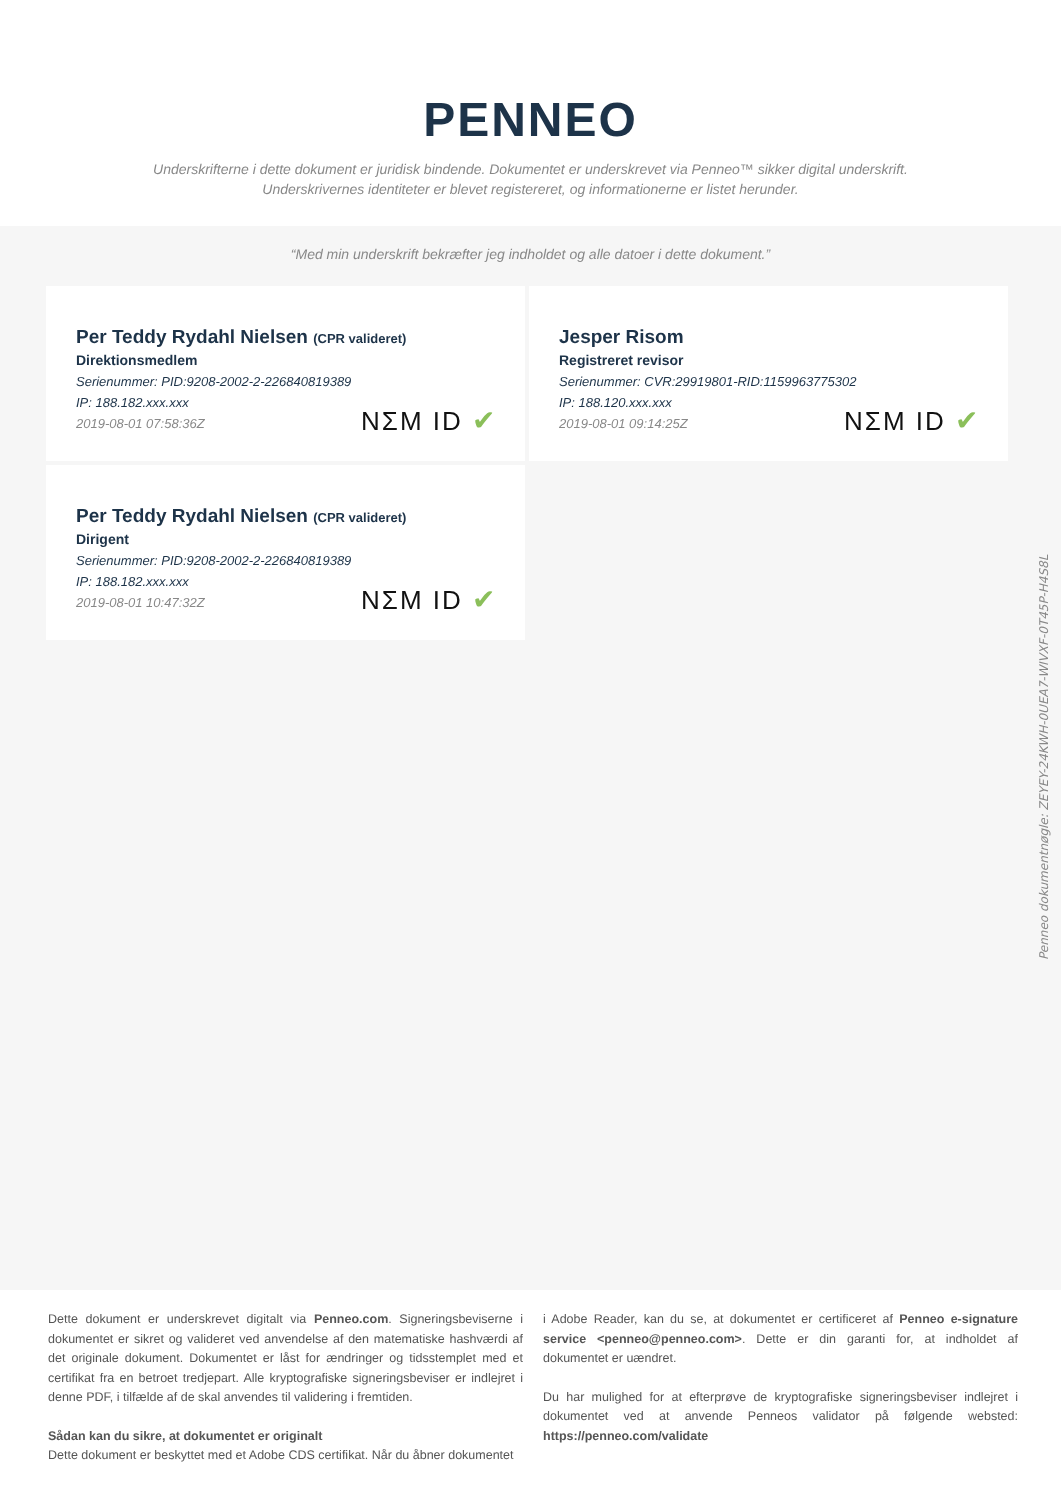PENNEO
Underskrifterne i dette dokument er juridisk bindende. Dokumentet er underskrevet via Penneo™ sikker digital underskrift.
Underskrivernes identiteter er blevet registereret, og informationerne er listet herunder.
“Med min underskrift bekræfter jeg indholdet og alle datoer i dette dokument.”
Per Teddy Rydahl Nielsen (CPR valideret)
Direktionsmedlem
Serienummer: PID:9208-2002-2-226840819389
IP: 188.182.xxx.xxx
2019-08-01 07:58:36Z
NΣM ID ✔
Jesper Risom
Registreret revisor
Serienummer: CVR:29919801-RID:1159963775302
IP: 188.120.xxx.xxx
2019-08-01 09:14:25Z
NΣM ID ✔
Per Teddy Rydahl Nielsen (CPR valideret)
Dirigent
Serienummer: PID:9208-2002-2-226840819389
IP: 188.182.xxx.xxx
2019-08-01 10:47:32Z
NΣM ID ✔
Penneo dokumentnøgle: ZEYEY-24KWH-0UEA7-WIVXF-0T45P-H4S8L
Dette dokument er underskrevet digitalt via Penneo.com. Signeringsbeviserne i dokumentet er sikret og valideret ved anvendelse af den matematiske hashværdi af det originale dokument. Dokumentet er låst for ændringer og tidsstemplet med et certifikat fra en betroet tredjepart. Alle kryptografiske signeringsbeviser er indlejret i denne PDF, i tilfælde af de skal anvendes til validering i fremtiden.
Sådan kan du sikre, at dokumentet er originalt
Dette dokument er beskyttet med et Adobe CDS certifikat. Når du åbner dokumentet
i Adobe Reader, kan du se, at dokumentet er certificeret af Penneo e-signature service <penneo@penneo.com>. Dette er din garanti for, at indholdet af dokumentet er uændret.
Du har mulighed for at efterprøve de kryptografiske signeringsbeviser indlejret i dokumentet ved at anvende Penneos validator på følgende websted: https://penneo.com/validate